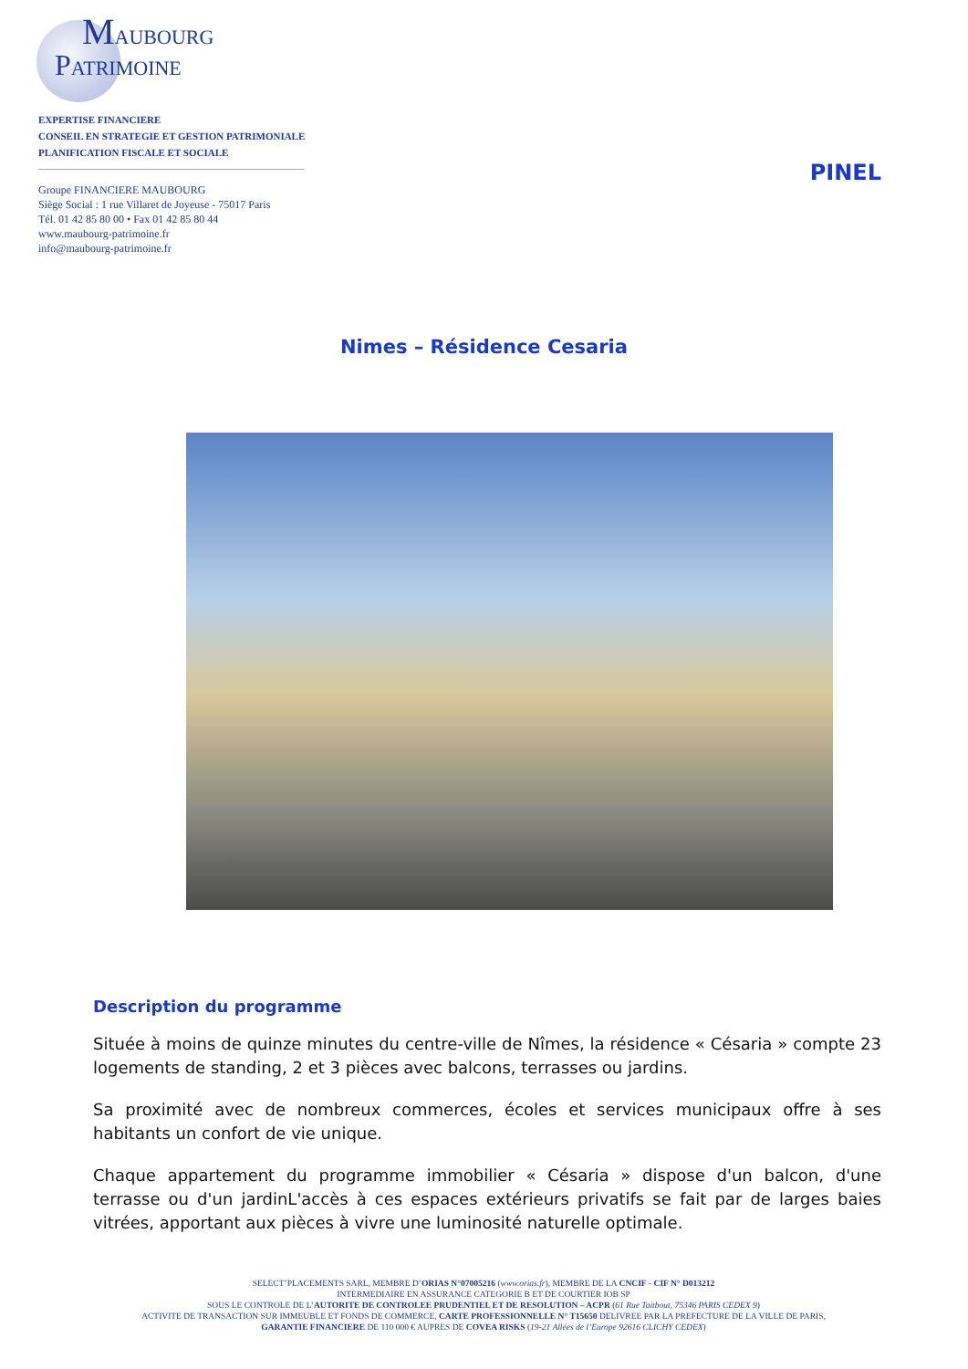MAUBOURG
PATRIMOINE
EXPERTISE FINANCIERE
CONSEIL EN STRATEGIE ET GESTION PATRIMONIALE
PLANIFICATION FISCALE ET SOCIALE
Groupe FINANCIERE MAUBOURG
Siège Social : 1 rue Villaret de Joyeuse - 75017 Paris
Tél. 01 42 85 80 00 • Fax 01 42 85 80 44
www.maubourg-patrimoine.fr
info@maubourg-patrimoine.fr
PINEL
Nimes – Résidence Cesaria
Description du programme
Située à moins de quinze minutes du centre-ville de Nîmes, la résidence « Césaria » compte 23 logements de standing, 2 et 3 pièces avec balcons, terrasses ou jardins.
Sa proximité avec de nombreux commerces, écoles et services municipaux offre à ses habitants un confort de vie unique.
Chaque appartement du programme immobilier « Césaria » dispose d'un balcon, d'une terrasse ou d'un jardinL'accès à ces espaces extérieurs privatifs se fait par de larges baies vitrées, apportant aux pièces à vivre une luminosité naturelle optimale.
SELECT’PLACEMENTS SARL, MEMBRE D’ORIAS N°07005216 (www.orias.fr), MEMBRE DE LA CNCIF - CIF N° D013212
INTERMEDIAIRE EN ASSURANCE CATEGORIE B ET DE COURTIER IOB SP
SOUS LE CONTROLE DE L’AUTORITE DE CONTROLEE PRUDENTIEL ET DE RESOLUTION – ACPR (61 Rue Taitbout, 75346 PARIS CEDEX 9)
ACTIVITE DE TRANSACTION SUR IMMEUBLE ET FONDS DE COMMERCE, CARTE PROFESSIONNELLE N° T15650 DELIVREE PAR LA PREFECTURE DE LA VILLE DE PARIS,
GARANTIE FINANCIERE DE 110 000 € AUPRES DE COVEA RISKS (19-21 Allées de l’Europe 92616 CLICHY CEDEX)